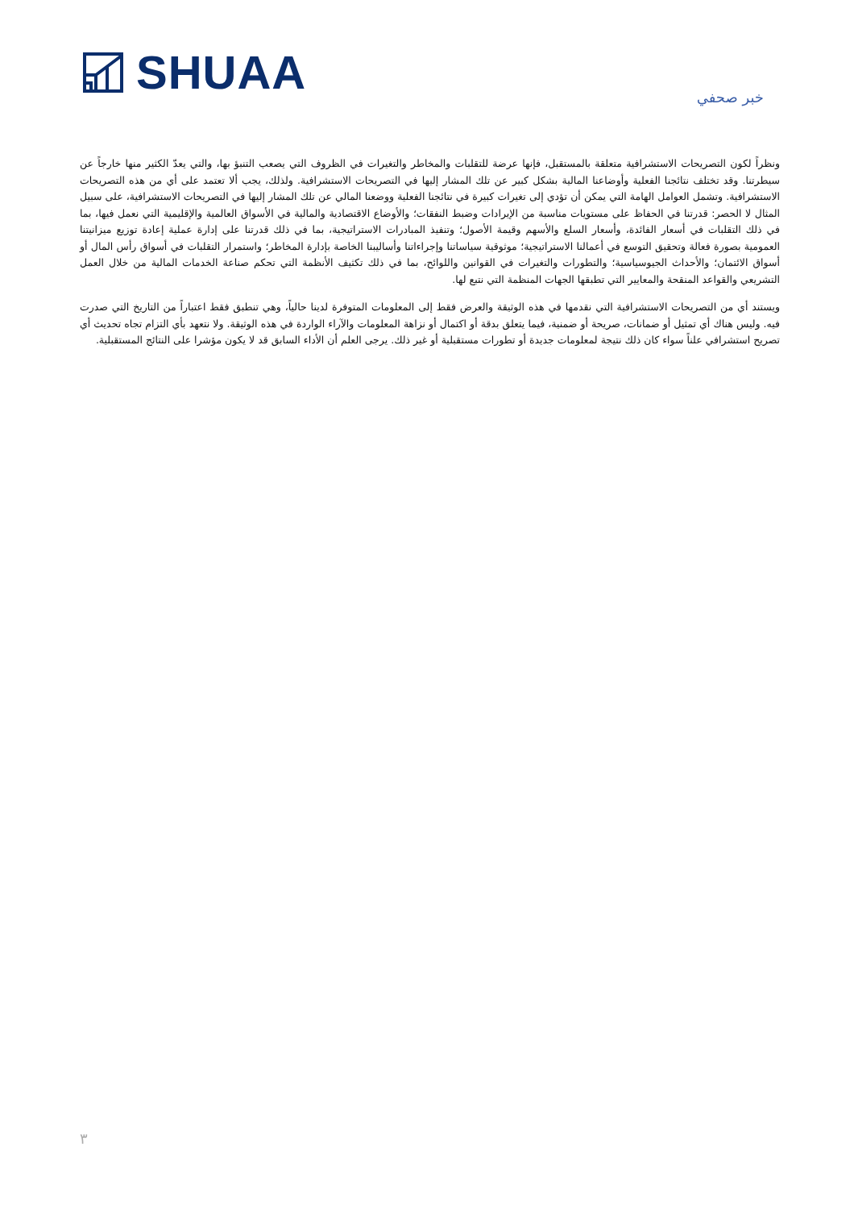SHUAA
خبر صحفي
ونظراً لكون التصريحات الاستشرافية متعلقة بالمستقبل، فإنها عرضة للتقلبات والمخاطر والتغيرات في الظروف التي يصعب التنبؤ بها، والتي يعدّ الكثير منها خارجاً عن سيطرتنا. وقد تختلف نتائجنا الفعلية وأوضاعنا المالية بشكل كبير عن تلك المشار إليها في التصريحات الاستشرافية. ولذلك، يجب ألا تعتمد على أي من هذه التصريحات الاستشرافية. وتشمل العوامل الهامة التي يمكن أن تؤدي إلى تغيرات كبيرة في نتائجنا الفعلية ووضعنا المالي عن تلك المشار إليها في التصريحات الاستشرافية، على سبيل المثال لا الحصر: قدرتنا في الحفاظ على مستويات مناسبة من الإيرادات وضبط النفقات؛ والأوضاع الاقتصادية والمالية في الأسواق العالمية والإقليمية التي نعمل فيها، بما في ذلك التقلبات في أسعار الفائدة، وأسعار السلع والأسهم وقيمة الأصول؛ وتنفيذ المبادرات الاستراتيجية، بما في ذلك قدرتنا على إدارة عملية إعادة توزيع ميزانيتنا العمومية بصورة فعالة وتحقيق التوسع في أعمالنا الاستراتيجية؛ موثوقية سياساتنا وإجراءاتنا وأساليبنا الخاصة بإدارة المخاطر؛ واستمرار التقلبات في أسواق رأس المال أو أسواق الائتمان؛ والأحداث الجيوسياسية؛ والتطورات والتغيرات في القوانين واللوائح، بما في ذلك تكثيف الأنظمة التي تحكم صناعة الخدمات المالية من خلال العمل التشريعي والقواعد المنقحة والمعايير التي تطبقها الجهات المنظمة التي نتبع لها.
ويستند أي من التصريحات الاستشرافية التي نقدمها في هذه الوثيقة والعرض فقط إلى المعلومات المتوفرة لدينا حالياً، وهي تنطبق فقط اعتباراً من التاريخ التي صدرت فيه. وليس هناك أي تمثيل أو ضمانات، صريحة أو ضمنية، فيما يتعلق بدقة أو اكتمال أو نزاهة المعلومات والآراء الواردة في هذه الوثيقة. ولا نتعهد بأي التزام تجاه تحديث أي تصريح استشرافي علناً سواء كان ذلك نتيجة لمعلومات جديدة أو تطورات مستقبلية أو غير ذلك. يرجى العلم أن الأداء السابق قد لا يكون مؤشرا على النتائج المستقبلية.
٣